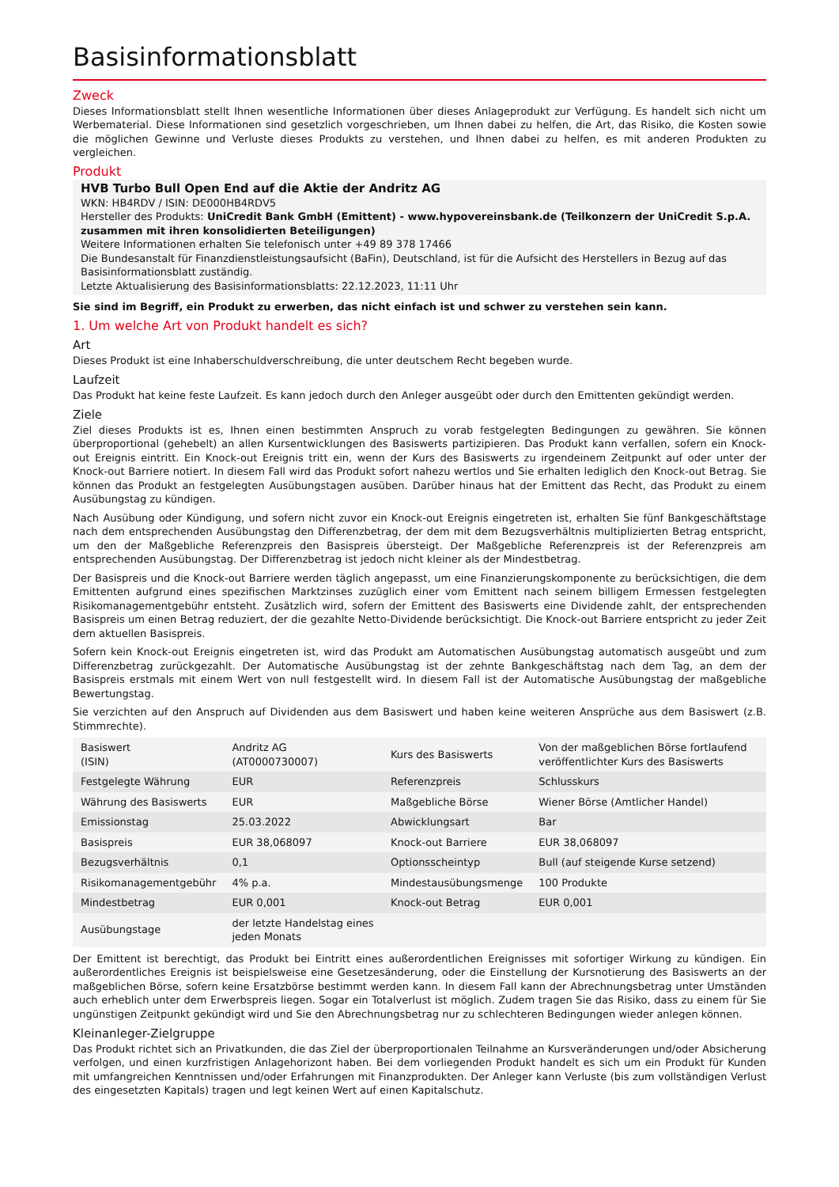Basisinformationsblatt
Zweck
Dieses Informationsblatt stellt Ihnen wesentliche Informationen über dieses Anlageprodukt zur Verfügung. Es handelt sich nicht um Werbematerial. Diese Informationen sind gesetzlich vorgeschrieben, um Ihnen dabei zu helfen, die Art, das Risiko, die Kosten sowie die möglichen Gewinne und Verluste dieses Produkts zu verstehen, und Ihnen dabei zu helfen, es mit anderen Produkten zu vergleichen.
Produkt
HVB Turbo Bull Open End auf die Aktie der Andritz AG
WKN: HB4RDV / ISIN: DE000HB4RDV5
Hersteller des Produkts: UniCredit Bank GmbH (Emittent) - www.hypovereinsbank.de (Teilkonzern der UniCredit S.p.A. zusammen mit ihren konsolidierten Beteiligungen)
Weitere Informationen erhalten Sie telefonisch unter +49 89 378 17466
Die Bundesanstalt für Finanzdienstleistungsaufsicht (BaFin), Deutschland, ist für die Aufsicht des Herstellers in Bezug auf das Basisinformationsblatt zuständig.
Letzte Aktualisierung des Basisinformationsblatts: 22.12.2023, 11:11 Uhr
Sie sind im Begriff, ein Produkt zu erwerben, das nicht einfach ist und schwer zu verstehen sein kann.
1. Um welche Art von Produkt handelt es sich?
Art
Dieses Produkt ist eine Inhaberschuldverschreibung, die unter deutschem Recht begeben wurde.
Laufzeit
Das Produkt hat keine feste Laufzeit. Es kann jedoch durch den Anleger ausgeübt oder durch den Emittenten gekündigt werden.
Ziele
Ziel dieses Produkts ist es, Ihnen einen bestimmten Anspruch zu vorab festgelegten Bedingungen zu gewähren. Sie können überproportional (gehebelt) an allen Kursentwicklungen des Basiswerts partizipieren. Das Produkt kann verfallen, sofern ein Knock-out Ereignis eintritt. Ein Knock-out Ereignis tritt ein, wenn der Kurs des Basiswerts zu irgendeinem Zeitpunkt auf oder unter der Knock-out Barriere notiert. In diesem Fall wird das Produkt sofort nahezu wertlos und Sie erhalten lediglich den Knock-out Betrag. Sie können das Produkt an festgelegten Ausübungstagen ausüben. Darüber hinaus hat der Emittent das Recht, das Produkt zu einem Ausübungstag zu kündigen.
Nach Ausübung oder Kündigung, und sofern nicht zuvor ein Knock-out Ereignis eingetreten ist, erhalten Sie fünf Bankgeschäftstage nach dem entsprechenden Ausübungstag den Differenzbetrag, der dem mit dem Bezugsverhältnis multiplizierten Betrag entspricht, um den der Maßgebliche Referenzpreis den Basispreis übersteigt. Der Maßgebliche Referenzpreis ist der Referenzpreis am entsprechenden Ausübungstag. Der Differenzbetrag ist jedoch nicht kleiner als der Mindestbetrag.
Der Basispreis und die Knock-out Barriere werden täglich angepasst, um eine Finanzierungskomponente zu berücksichtigen, die dem Emittenten aufgrund eines spezifischen Marktzinses zuzüglich einer vom Emittent nach seinem billigem Ermessen festgelegten Risikomanagementgebühr entsteht. Zusätzlich wird, sofern der Emittent des Basiswerts eine Dividende zahlt, der entsprechenden Basispreis um einen Betrag reduziert, der die gezahlte Netto-Dividende berücksichtigt. Die Knock-out Barriere entspricht zu jeder Zeit dem aktuellen Basispreis.
Sofern kein Knock-out Ereignis eingetreten ist, wird das Produkt am Automatischen Ausübungstag automatisch ausgeübt und zum Differenzbetrag zurückgezahlt. Der Automatische Ausübungstag ist der zehnte Bankgeschäftstag nach dem Tag, an dem der Basispreis erstmals mit einem Wert von null festgestellt wird. In diesem Fall ist der Automatische Ausübungstag der maßgebliche Bewertungstag.
Sie verzichten auf den Anspruch auf Dividenden aus dem Basiswert und haben keine weiteren Ansprüche aus dem Basiswert (z.B. Stimmrechte).
| Basiswert (ISIN) | Andritz AG (AT0000730007) | Kurs des Basiswerts | Von der maßgeblichen Börse fortlaufend veröffentlichter Kurs des Basiswerts |
| Festgelegte Währung | EUR | Referenzpreis | Schlusskurs |
| Währung des Basiswerts | EUR | Maßgebliche Börse | Wiener Börse (Amtlicher Handel) |
| Emissionstag | 25.03.2022 | Abwicklungsart | Bar |
| Basispreis | EUR 38,068097 | Knock-out Barriere | EUR 38,068097 |
| Bezugsverhältnis | 0,1 | Optionsscheintyp | Bull (auf steigende Kurse setzend) |
| Risikomanagementgebühr | 4% p.a. | Mindestausübungsmenge | 100 Produkte |
| Mindestbetrag | EUR 0,001 | Knock-out Betrag | EUR 0,001 |
| Ausübungstage | der letzte Handelstag eines jeden Monats | | |
Der Emittent ist berechtigt, das Produkt bei Eintritt eines außerordentlichen Ereignisses mit sofortiger Wirkung zu kündigen. Ein außerordentliches Ereignis ist beispielsweise eine Gesetzesänderung, oder die Einstellung der Kursnotierung des Basiswerts an der maßgeblichen Börse, sofern keine Ersatzbörse bestimmt werden kann. In diesem Fall kann der Abrechnungsbetrag unter Umständen auch erheblich unter dem Erwerbspreis liegen. Sogar ein Totalverlust ist möglich. Zudem tragen Sie das Risiko, dass zu einem für Sie ungünstigen Zeitpunkt gekündigt wird und Sie den Abrechnungsbetrag nur zu schlechteren Bedingungen wieder anlegen können.
Kleinanleger-Zielgruppe
Das Produkt richtet sich an Privatkunden, die das Ziel der überproportionalen Teilnahme an Kursveränderungen und/oder Absicherung verfolgen, und einen kurzfristigen Anlagehorizont haben. Bei dem vorliegenden Produkt handelt es sich um ein Produkt für Kunden mit umfangreichen Kenntnissen und/oder Erfahrungen mit Finanzprodukten. Der Anleger kann Verluste (bis zum vollständigen Verlust des eingesetzten Kapitals) tragen und legt keinen Wert auf einen Kapitalschutz.